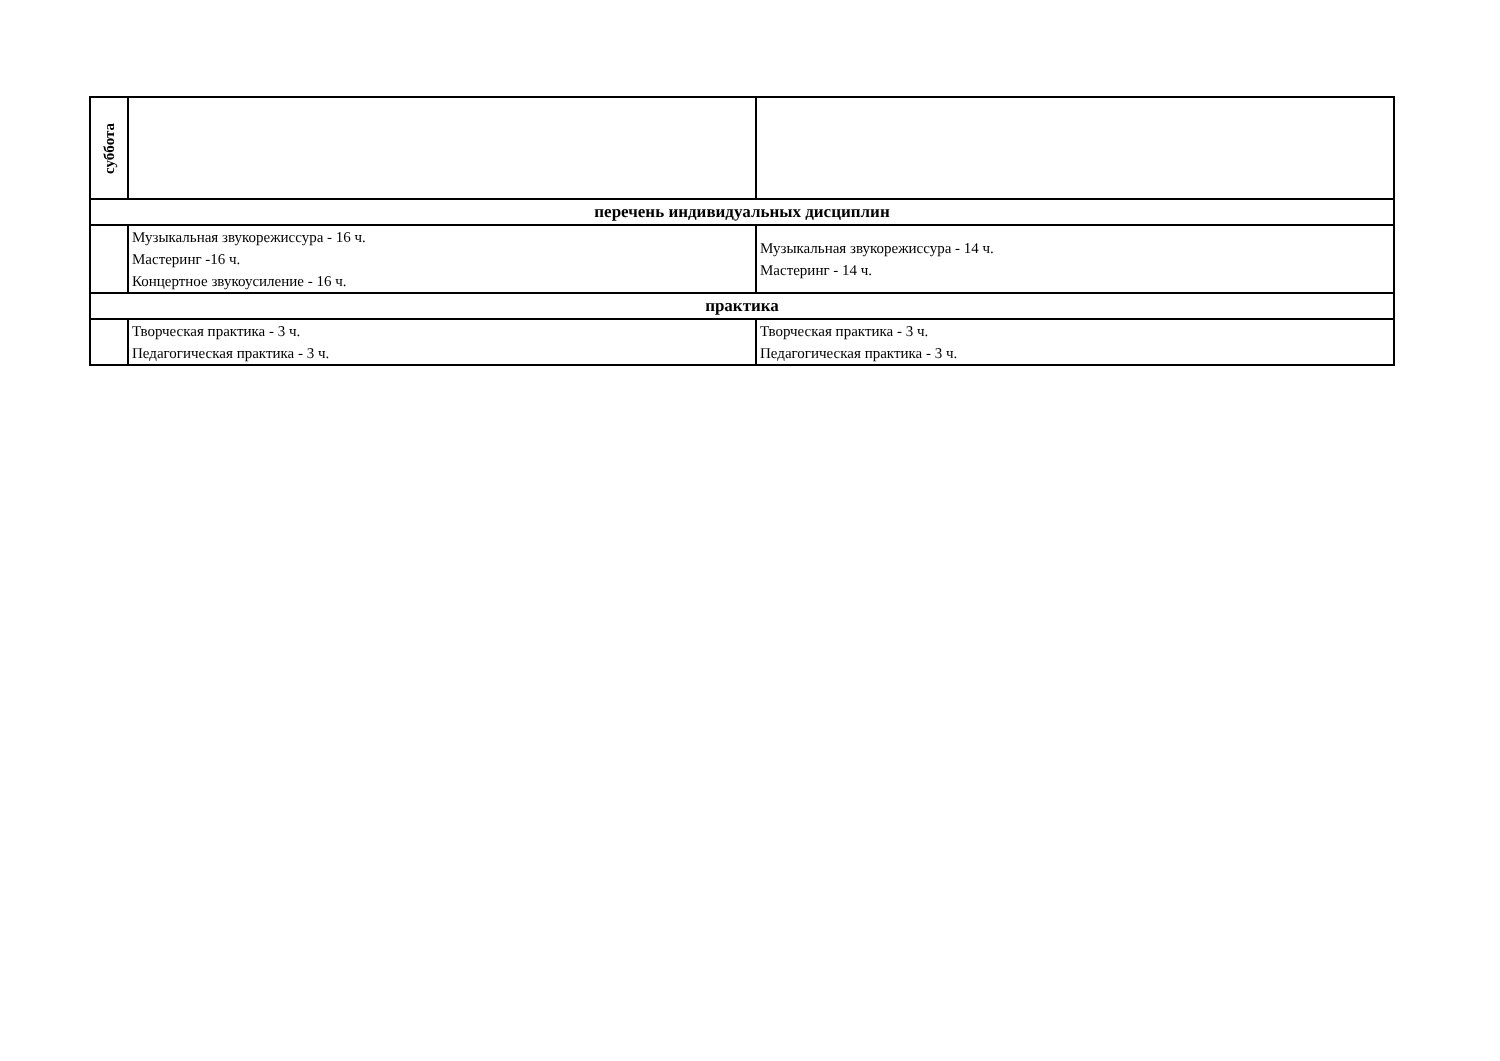| суббота | | |
| перечень индивидуальных дисциплин | | |
| | Музыкальная звукорежиссура - 16 ч. Мастеринг -16 ч. Концертное звукоусиление - 16 ч. | Музыкальная звукорежиссура - 14 ч. Мастеринг - 14 ч. |
| практика | | |
| | Творческая практика - 3 ч. Педагогическая практика - 3 ч. | Творческая практика - 3 ч. Педагогическая практика - 3 ч. |